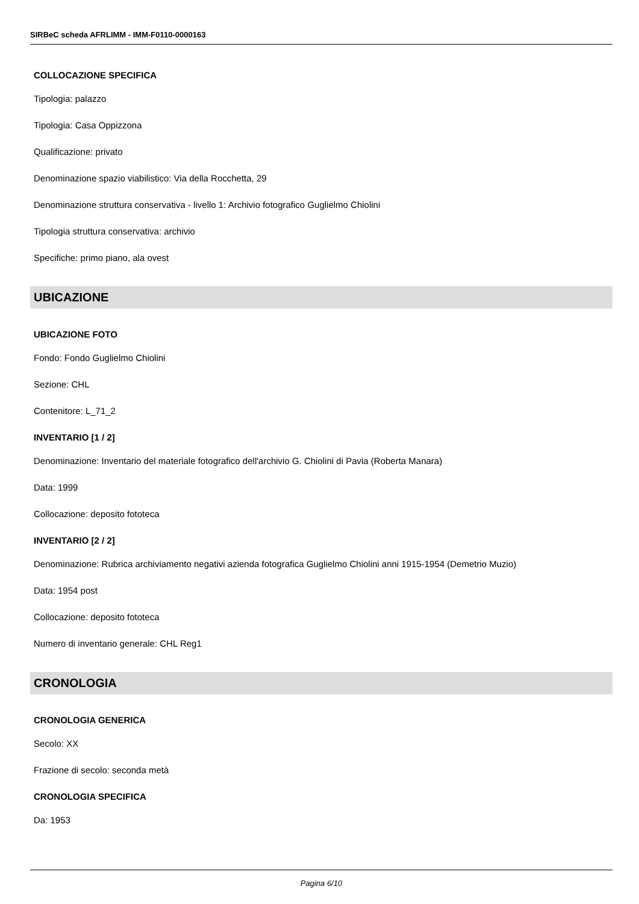SIRBeC scheda AFRLIMM - IMM-F0110-0000163
COLLOCAZIONE SPECIFICA
Tipologia: palazzo
Tipologia: Casa Oppizzona
Qualificazione: privato
Denominazione spazio viabilistico: Via della Rocchetta, 29
Denominazione struttura conservativa - livello 1: Archivio fotografico Guglielmo Chiolini
Tipologia struttura conservativa: archivio
Specifiche: primo piano, ala ovest
UBICAZIONE
UBICAZIONE FOTO
Fondo: Fondo Guglielmo Chiolini
Sezione: CHL
Contenitore: L_71_2
INVENTARIO [1 / 2]
Denominazione: Inventario del materiale fotografico dell'archivio G. Chiolini di Pavia (Roberta Manara)
Data: 1999
Collocazione: deposito fototeca
INVENTARIO [2 / 2]
Denominazione: Rubrica archiviamento negativi azienda fotografica Guglielmo Chiolini anni 1915-1954 (Demetrio Muzio)
Data: 1954 post
Collocazione: deposito fototeca
Numero di inventario generale: CHL Reg1
CRONOLOGIA
CRONOLOGIA GENERICA
Secolo: XX
Frazione di secolo: seconda metà
CRONOLOGIA SPECIFICA
Da: 1953
Pagina 6/10